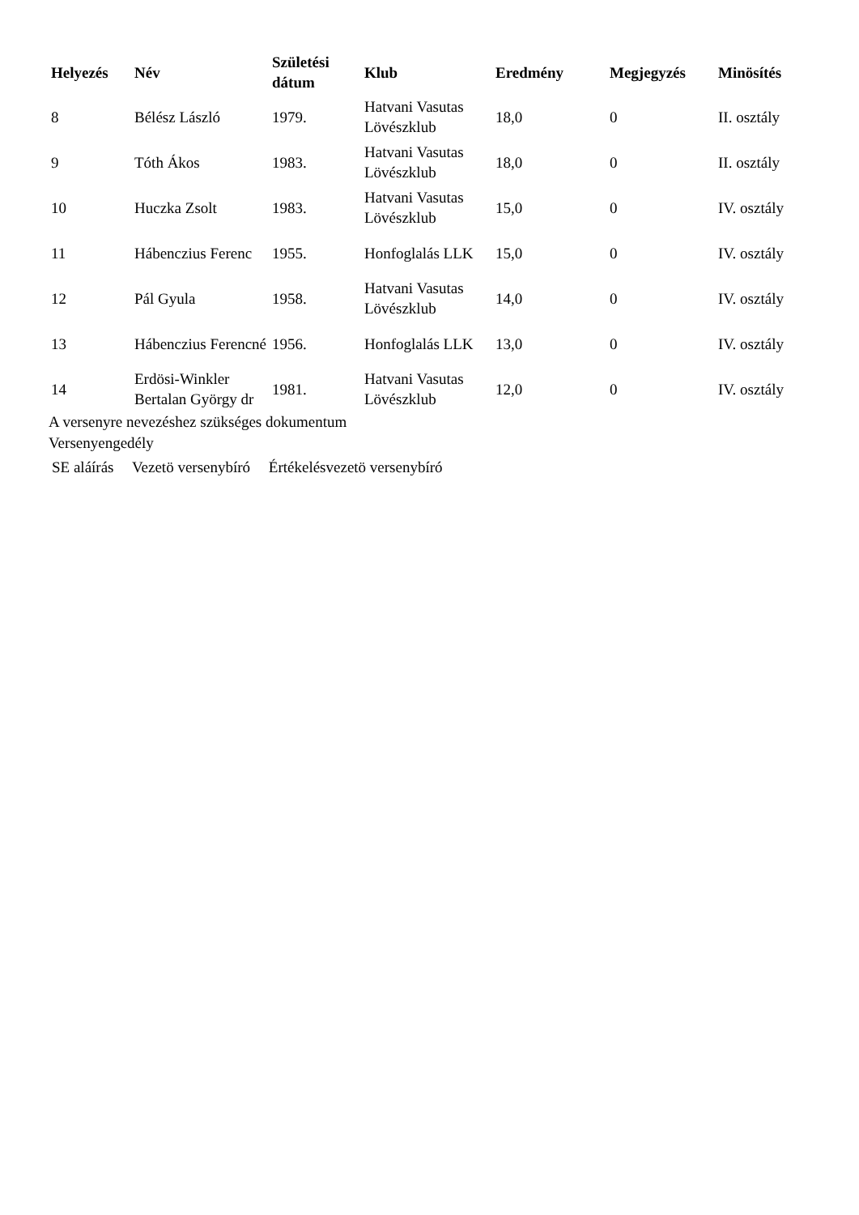| Helyezés | Név | Születési dátum | Klub | Eredmény | Megjegyzés | Minösítés |
| --- | --- | --- | --- | --- | --- | --- |
| 8 | Bélész László | 1979. | Hatvani Vasutas Lövészklub | 18,0 | 0 | II. osztály |
| 9 | Tóth Ákos | 1983. | Hatvani Vasutas Lövészklub | 18,0 | 0 | II. osztály |
| 10 | Huczka Zsolt | 1983. | Hatvani Vasutas Lövészklub | 15,0 | 0 | IV. osztály |
| 11 | Hábenczius Ferenc | 1955. | Honfoglalás LLK | 15,0 | 0 | IV. osztály |
| 12 | Pál Gyula | 1958. | Hatvani Vasutas Lövészklub | 14,0 | 0 | IV. osztály |
| 13 | Hábenczius Ferencné | 1956. | Honfoglalás LLK | 13,0 | 0 | IV. osztály |
| 14 | Erdösi-Winkler Bertalan György dr | 1981. | Hatvani Vasutas Lövészklub | 12,0 | 0 | IV. osztály |
A versenyre nevezéshez szükséges dokumentum
Versenyengedély
SE aláírás Vezetö versenybíró Értékelésvezetö versenybíró